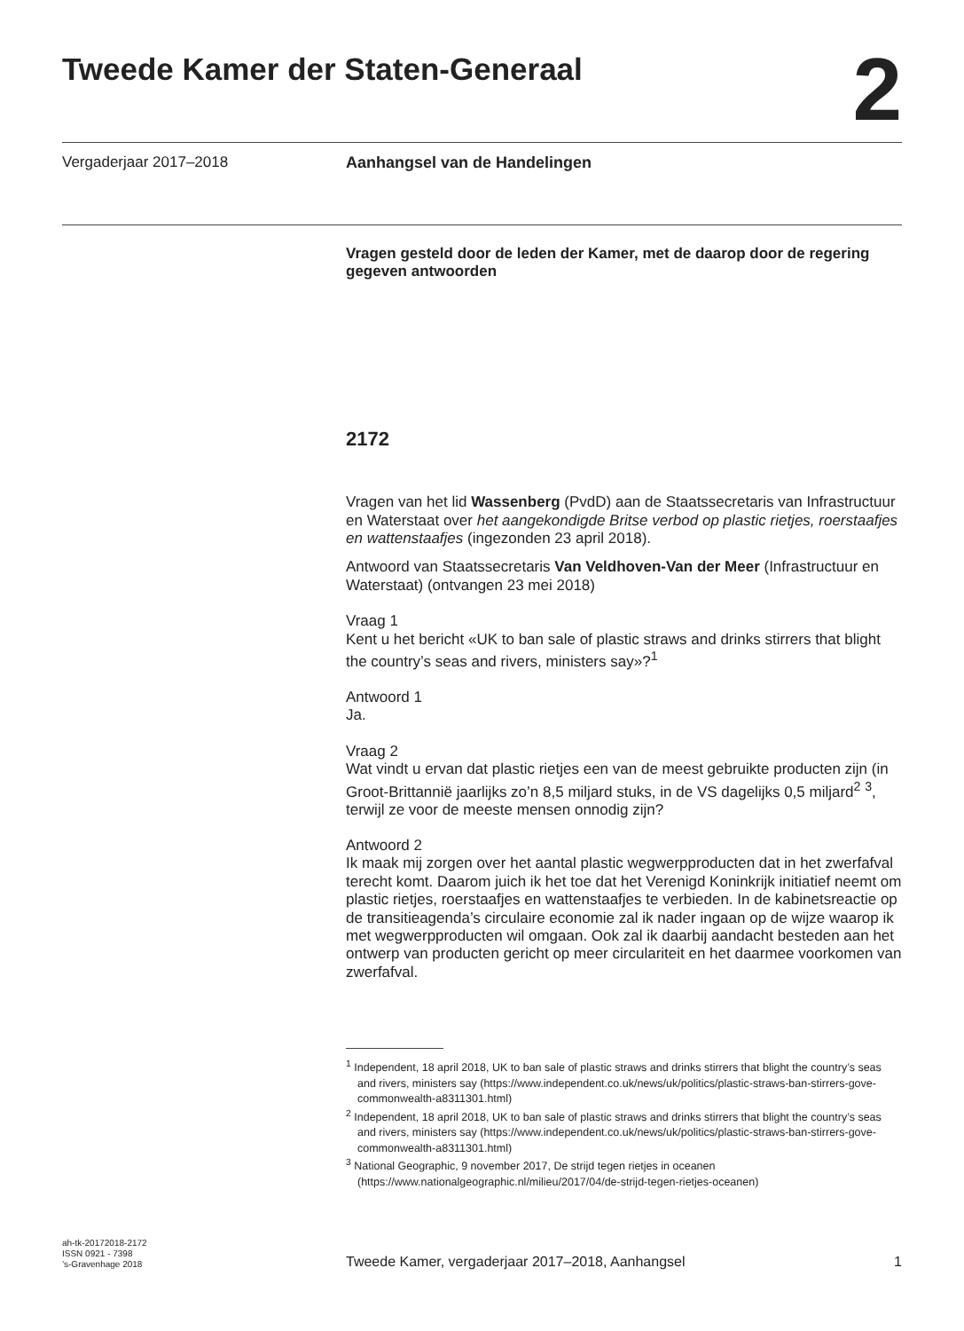Tweede Kamer der Staten-Generaal
2
Vergaderjaar 2017–2018 Aanhangsel van de Handelingen
Vragen gesteld door de leden der Kamer, met de daarop door de regering gegeven antwoorden
2172
Vragen van het lid Wassenberg (PvdD) aan de Staatssecretaris van Infrastructuur en Waterstaat over het aangekondigde Britse verbod op plastic rietjes, roerstaafjes en wattenstaafjes (ingezonden 23 april 2018).
Antwoord van Staatssecretaris Van Veldhoven-Van der Meer (Infrastructuur en Waterstaat) (ontvangen 23 mei 2018)
Vraag 1
Kent u het bericht «UK to ban sale of plastic straws and drinks stirrers that blight the country’s seas and rivers, ministers say»?<sup>1</sup>
Antwoord 1
Ja.
Vraag 2
Wat vindt u ervan dat plastic rietjes een van de meest gebruikte producten zijn (in Groot-Brittannië jaarlijks zo’n 8,5 miljard stuks, in de VS dagelijks 0,5 miljard<sup>2</sup> <sup>3</sup>, terwijl ze voor de meeste mensen onnodig zijn?
Antwoord 2
Ik maak mij zorgen over het aantal plastic wegwerpproducten dat in het zwerfafval terecht komt. Daarom juich ik het toe dat het Verenigd Koninkrijk initiatief neemt om plastic rietjes, roerstaafjes en wattenstaafjes te verbieden. In de kabinetsreactie op de transitieagenda’s circulaire economie zal ik nader ingaan op de wijze waarop ik met wegwerpproducten wil omgaan. Ook zal ik daarbij aandacht besteden aan het ontwerp van producten gericht op meer circulariteit en het daarmee voorkomen van zwerfafval.
<sup>1</sup> Independent, 18 april 2018, UK to ban sale of plastic straws and drinks stirrers that blight the country’s seas and rivers, ministers say (https://www.independent.co.uk/news/uk/politics/plastic-straws-ban-stirrers-gove-commonwealth-a8311301.html)
<sup>2</sup> Independent, 18 april 2018, UK to ban sale of plastic straws and drinks stirrers that blight the country’s seas and rivers, ministers say (https://www.independent.co.uk/news/uk/politics/plastic-straws-ban-stirrers-gove-commonwealth-a8311301.html)
<sup>3</sup> National Geographic, 9 november 2017, De strijd tegen rietjes in oceanen (https://www.nationalgeographic.nl/milieu/2017/04/de-strijd-tegen-rietjes-oceanen)
ah-tk-20172018-2172
ISSN 0921 - 7398
’s-Gravenhage 2018
Tweede Kamer, vergaderjaar 2017–2018, Aanhangsel
1